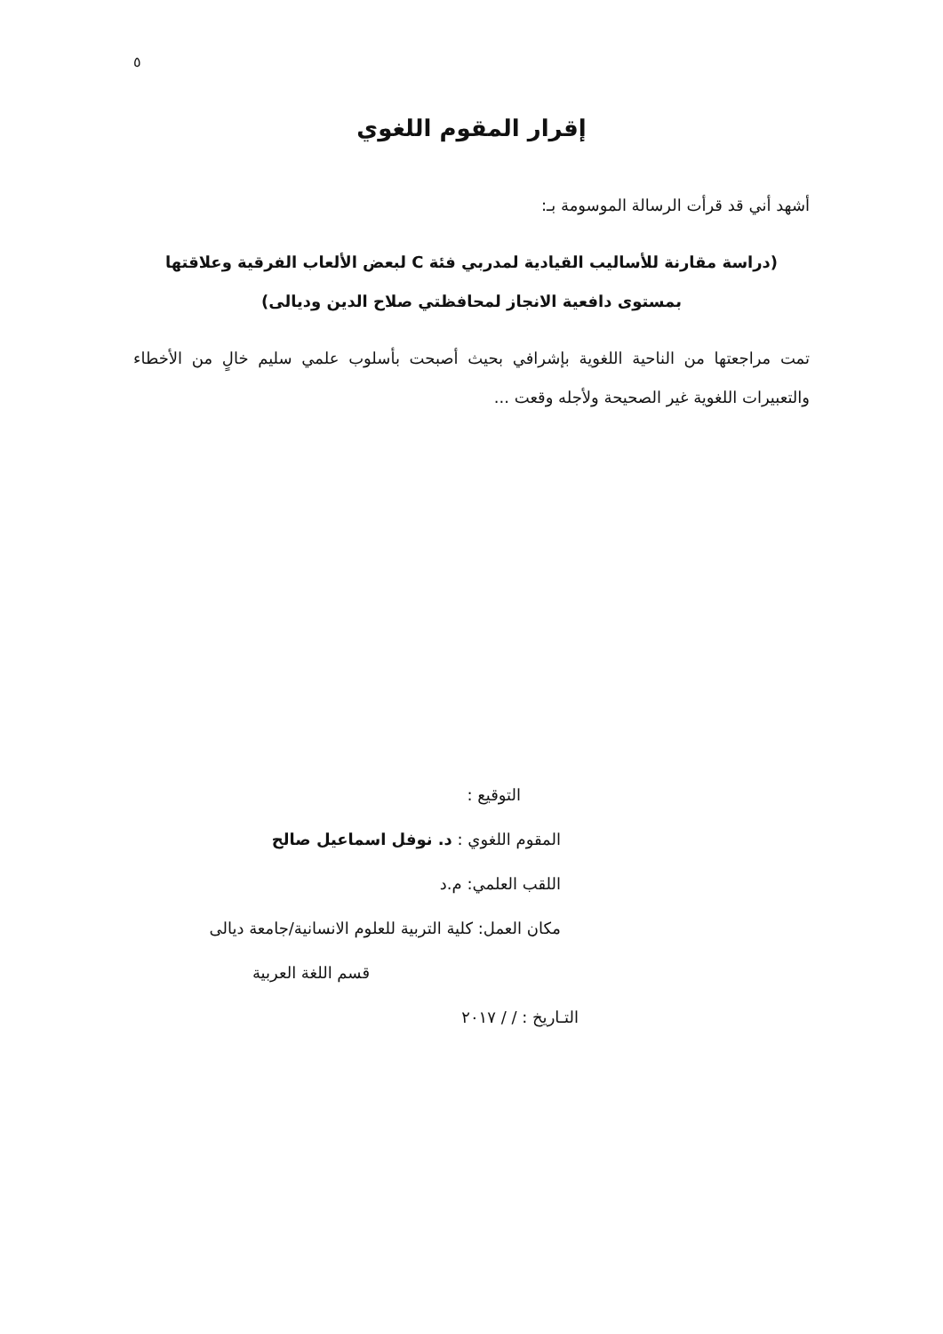٥
إقرار المقوم اللغوي
أشهد أني قد قرأت الرسالة الموسومة بـ:
(دراسة مقارنة للأساليب القيادية لمدربي فئة C لبعض الألعاب الفرقية وعلاقتها
بمستوى دافعية الانجاز لمحافظتي صلاح الدين وديالى)
تمت مراجعتها من الناحية اللغوية بإشرافي بحيث أصبحت بأسلوب علمي سليم خالٍ من الأخطاء والتعبيرات اللغوية غير الصحيحة ولأجله وقعت ...
التوقيع :
المقوم اللغوي : د. نوفل اسماعيل صالح
اللقب العلمي: م.د
مكان العمل: كلية التربية للعلوم الانسانية/جامعة ديالى
قسم اللغة العربية
التـاريخ : / / ٢٠١٧